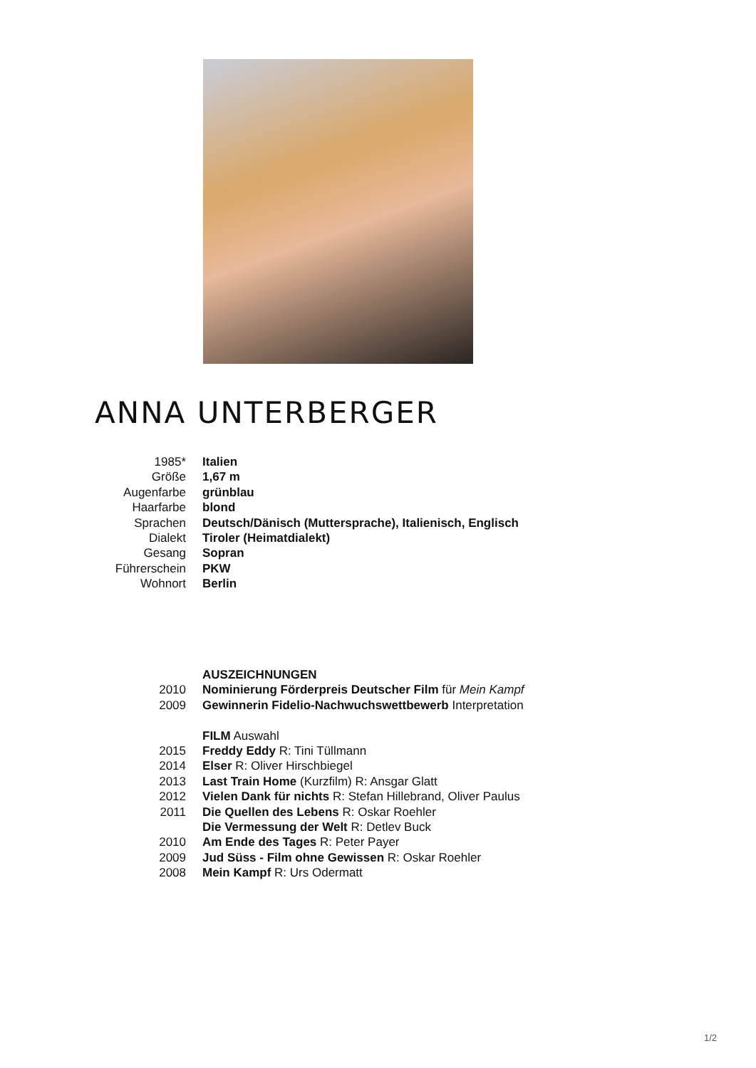ANNA UNTERBERGER
| 1985* | Italien |
| Größe | 1,67 m |
| Augenfarbe | grünblau |
| Haarfarbe | blond |
| Sprachen | Deutsch/Dänisch (Muttersprache), Italienisch, Englisch |
| Dialekt | Tiroler (Heimatdialekt) |
| Gesang | Sopran |
| Führerschein | PKW |
| Wohnort | Berlin |
| | AUSZEICHNUNGEN |
| 2010 | Nominierung Förderpreis Deutscher Film für Mein Kampf |
| 2009 | Gewinnerin Fidelio-Nachwuchswettbewerb Interpretation |
| | FILM Auswahl |
| 2015 | Freddy Eddy R: Tini Tüllmann |
| 2014 | Elser R: Oliver Hirschbiegel |
| 2013 | Last Train Home (Kurzfilm) R: Ansgar Glatt |
| 2012 | Vielen Dank für nichts R: Stefan Hillebrand, Oliver Paulus |
| 2011 | Die Quellen des Lebens R: Oskar Roehler |
| | Die Vermessung der Welt R: Detlev Buck |
| 2010 | Am Ende des Tages R: Peter Payer |
| 2009 | Jud Süss - Film ohne Gewissen R: Oskar Roehler |
| 2008 | Mein Kampf R: Urs Odermatt |
1/2